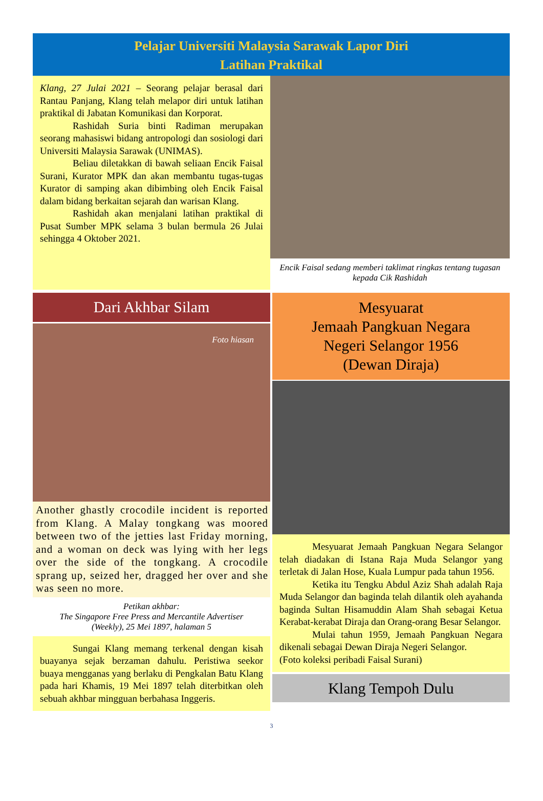Pelajar Universiti Malaysia Sarawak Lapor Diri
Latihan Praktikal
Klang, 27 Julai 2021 – Seorang pelajar berasal dari Rantau Panjang, Klang telah melapor diri untuk latihan praktikal di Jabatan Komunikasi dan Korporat.
Rashidah Suria binti Radiman merupakan seorang mahasiswi bidang antropologi dan sosiologi dari Universiti Malaysia Sarawak (UNIMAS).
Beliau diletakkan di bawah seliaan Encik Faisal Surani, Kurator MPK dan akan membantu tugas-tugas Kurator di samping akan dibimbing oleh Encik Faisal dalam bidang berkaitan sejarah dan warisan Klang.
Rashidah akan menjalani latihan praktikal di Pusat Sumber MPK selama 3 bulan bermula 26 Julai sehingga 4 Oktober 2021.
Encik Faisal sedang memberi taklimat ringkas tentang tugasan kepada Cik Rashidah
Dari Akhbar Silam
Foto hiasan
Another ghastly crocodile incident is reported from Klang. A Malay tongkang was moored between two of the jetties last Friday morning, and a woman on deck was lying with her legs over the side of the tongkang. A crocodile sprang up, seized her, dragged her over and she was seen no more.
Petikan akhbar:
The Singapore Free Press and Mercantile Advertiser
(Weekly), 25 Mei 1897, halaman 5
Sungai Klang memang terkenal dengan kisah buayanya sejak berzaman dahulu. Peristiwa seekor buaya mengganas yang berlaku di Pengkalan Batu Klang pada hari Khamis, 19 Mei 1897 telah diterbitkan oleh sebuah akhbar mingguan berbahasa Inggeris.
Mesyuarat
Jemaah Pangkuan Negara
Negeri Selangor 1956
(Dewan Diraja)
Mesyuarat Jemaah Pangkuan Negara Selangor telah diadakan di Istana Raja Muda Selangor yang terletak di Jalan Hose, Kuala Lumpur pada tahun 1956.
Ketika itu Tengku Abdul Aziz Shah adalah Raja Muda Selangor dan baginda telah dilantik oleh ayahanda baginda Sultan Hisamuddin Alam Shah sebagai Ketua Kerabat-kerabat Diraja dan Orang-orang Besar Selangor.
Mulai tahun 1959, Jemaah Pangkuan Negara dikenali sebagai Dewan Diraja Negeri Selangor.
(Foto koleksi peribadi Faisal Surani)
Klang Tempoh Dulu
3